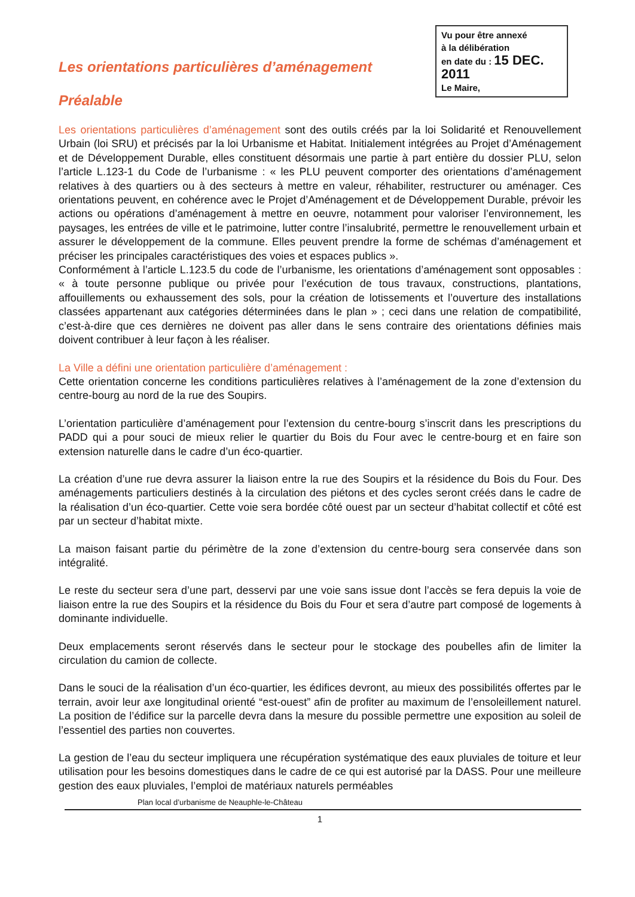Vu pour être annexé
à la délibération
en date du : 15 DEC. 2011
Le Maire,
Les orientations particulières d’aménagement
Préalable
Les orientations particulières d’aménagement sont des outils créés par la loi Solidarité et Renouvellement Urbain (loi SRU) et précisés par la loi Urbanisme et Habitat. Initialement intégrées au Projet d’Aménagement et de Développement Durable, elles constituent désormais une partie à part entière du dossier PLU, selon l’article L.123-1 du Code de l’urbanisme : « les PLU peuvent comporter des orientations d’aménagement relatives à des quartiers ou à des secteurs à mettre en valeur, réhabiliter, restructurer ou aménager. Ces orientations peuvent, en cohérence avec le Projet d’Aménagement et de Développement Durable, prévoir les actions ou opérations d’aménagement à mettre en oeuvre, notamment pour valoriser l’environnement, les paysages, les entrées de ville et le patrimoine, lutter contre l’insalubrité, permettre le renouvellement urbain et assurer le développement de la commune. Elles peuvent prendre la forme de schémas d’aménagement et préciser les principales caractéristiques des voies et espaces publics ».
Conformément à l’article L.123.5 du code de l’urbanisme, les orientations d’aménagement sont opposables : « à toute personne publique ou privée pour l’exécution de tous travaux, constructions, plantations, affouillements ou exhaussement des sols, pour la création de lotissements et l’ouverture des installations classées appartenant aux catégories déterminées dans le plan » ; ceci dans une relation de compatibilité, c’est-à-dire que ces dernières ne doivent pas aller dans le sens contraire des orientations définies mais doivent contribuer à leur façon à les réaliser.
La Ville a défini une orientation particulière d’aménagement :
Cette orientation concerne les conditions particulières relatives à l’aménagement de la zone d’extension du centre-bourg au nord de la rue des Soupirs.
L’orientation particulière d’aménagement pour l’extension du centre-bourg s’inscrit dans les prescriptions du PADD qui a pour souci de mieux relier le quartier du Bois du Four avec le centre-bourg et en faire son extension naturelle dans le cadre d’un éco-quartier.
La création d’une rue devra assurer la liaison entre la rue des Soupirs et la résidence du Bois du Four. Des aménagements particuliers destinés à la circulation des piétons et des cycles seront créés dans le cadre de la réalisation d’un éco-quartier. Cette voie sera bordée côté ouest par un secteur d’habitat collectif et côté est par un secteur d’habitat mixte.
La maison faisant partie du périmètre de la zone d’extension du centre-bourg sera conservée dans son intégralité.
Le reste du secteur sera d’une part, desservi par une voie sans issue dont l’accès se fera depuis la voie de liaison entre la rue des Soupirs et la résidence du Bois du Four et sera d’autre part composé de logements à dominante individuelle.
Deux emplacements seront réservés dans le secteur pour le stockage des poubelles afin de limiter la circulation du camion de collecte.
Dans le souci de la réalisation d’un éco-quartier, les édifices devront, au mieux des possibilités offertes par le terrain, avoir leur axe longitudinal orienté “est-ouest” afin de profiter au maximum de l’ensoleillement naturel. La position de l’édifice sur la parcelle devra dans la mesure du possible permettre une exposition au soleil de l’essentiel des parties non couvertes.
La gestion de l’eau du secteur impliquera une récupération systématique des eaux pluviales de toiture et leur utilisation pour les besoins domestiques dans le cadre de ce qui est autorisé par la DASS. Pour une meilleure gestion des eaux pluviales, l’emploi de matériaux naturels perméables
Plan local d’urbanisme de Neauphle-le-Château
1